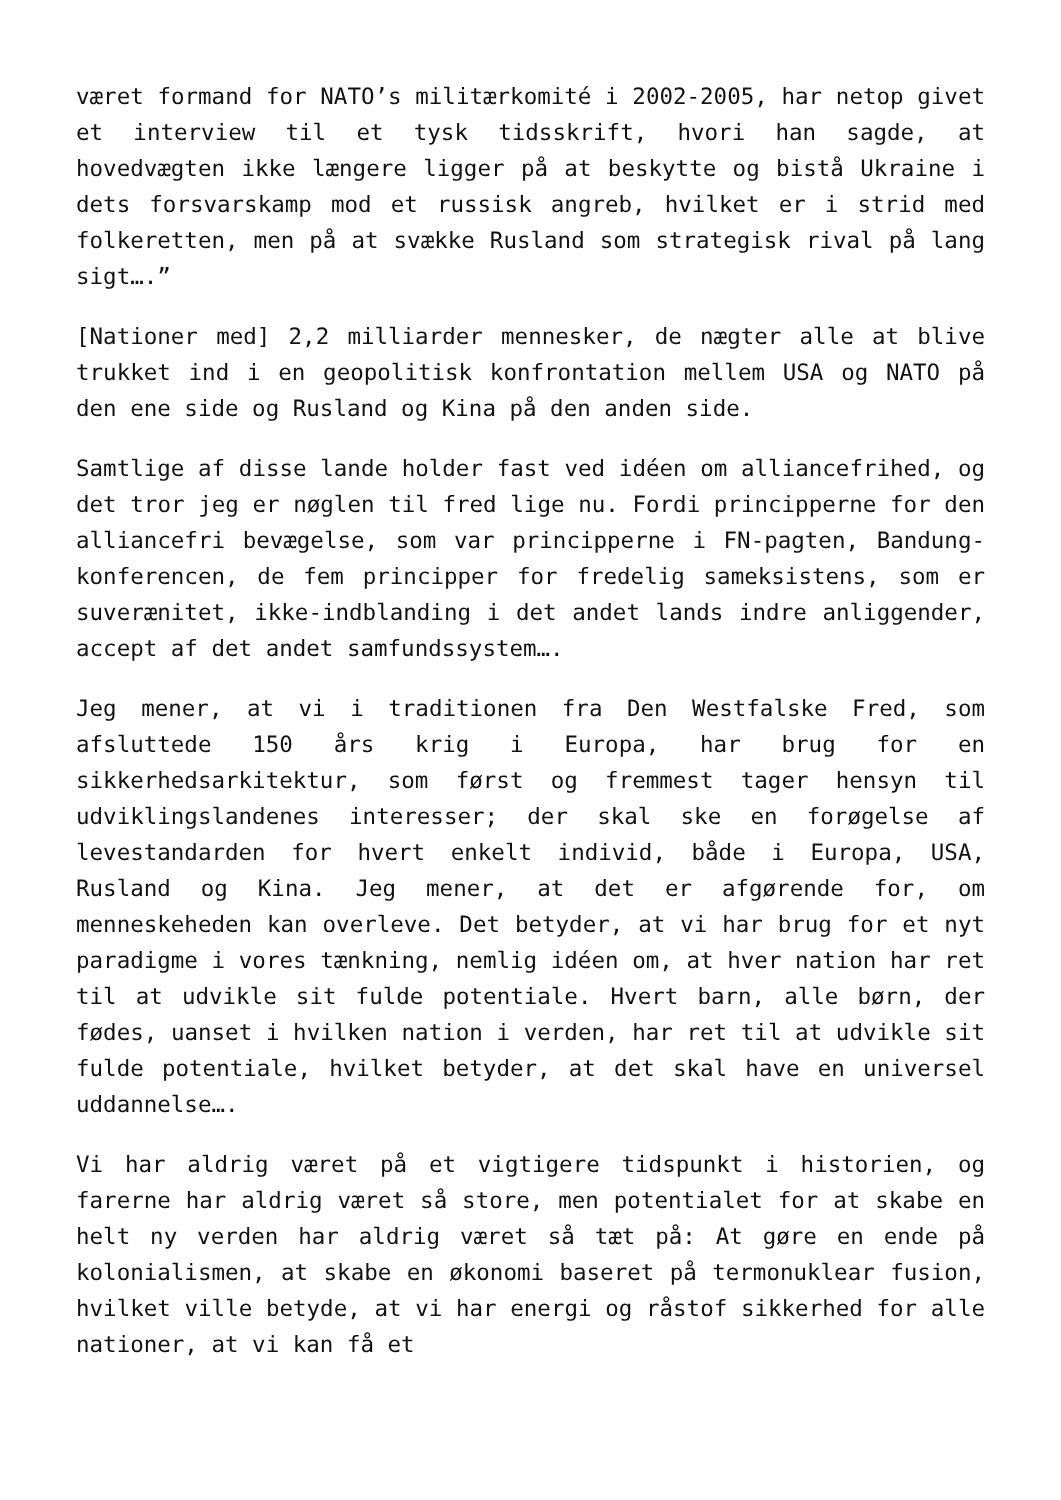været formand for NATO’s militærkomité i 2002-2005, har netop givet et interview til et tysk tidsskrift, hvori han sagde, at hovedvægten ikke længere ligger på at beskytte og bistå Ukraine i dets forsvarskamp mod et russisk angreb, hvilket er i strid med folkeretten, men på at svække Rusland som strategisk rival på lang sigt….”
[Nationer med] 2,2 milliarder mennesker, de nægter alle at blive trukket ind i en geopolitisk konfrontation mellem USA og NATO på den ene side og Rusland og Kina på den anden side.
Samtlige af disse lande holder fast ved idéen om alliancefrihed, og det tror jeg er nøglen til fred lige nu. Fordi principperne for den alliancefri bevægelse, som var principperne i FN-pagten, Bandung-konferencen, de fem principper for fredelig sameksistens, som er suverænitet, ikke-indblanding i det andet lands indre anliggender, accept af det andet samfundssystem….
Jeg mener, at vi i traditionen fra Den Westfalske Fred, som afsluttede 150 års krig i Europa, har brug for en sikkerhedsarkitektur, som først og fremmest tager hensyn til udviklingslandenes interesser; der skal ske en forøgelse af levestandarden for hvert enkelt individ, både i Europa, USA, Rusland og Kina. Jeg mener, at det er afgørende for, om menneskeheden kan overleve. Det betyder, at vi har brug for et nyt paradigme i vores tænkning, nemlig idéen om, at hver nation har ret til at udvikle sit fulde potentiale. Hvert barn, alle børn, der fødes, uanset i hvilken nation i verden, har ret til at udvikle sit fulde potentiale, hvilket betyder, at det skal have en universel uddannelse….
Vi har aldrig været på et vigtigere tidspunkt i historien, og farerne har aldrig været så store, men potentialet for at skabe en helt ny verden har aldrig været så tæt på: At gøre en ende på kolonialismen, at skabe en økonomi baseret på termonuklear fusion, hvilket ville betyde, at vi har energi og råstof sikkerhed for alle nationer, at vi kan få et